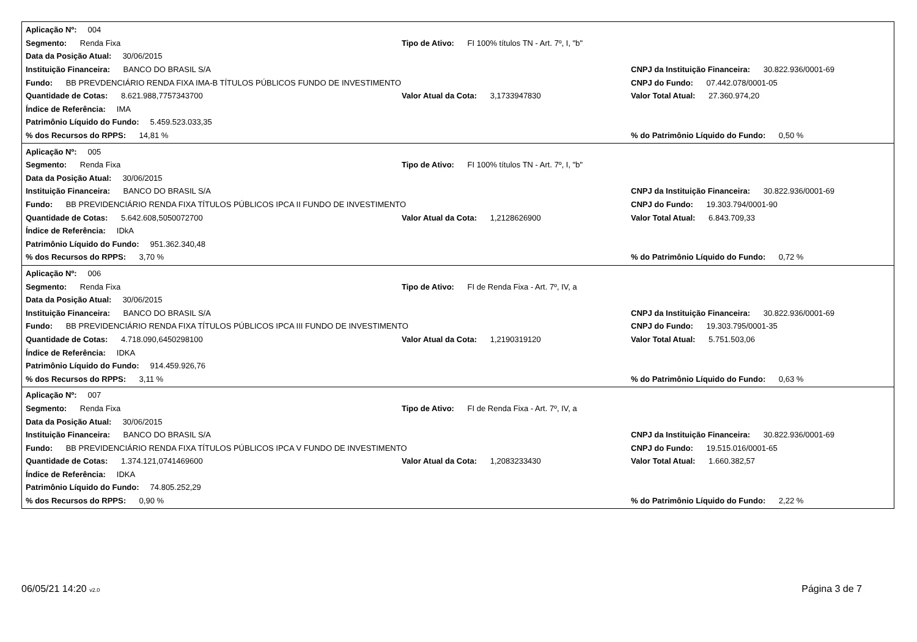Aplicação Nº: 004
Segmento: Renda Fixa Tipo de Ativo: FI 100% títulos TN - Art. 7º, I, "b"
Data da Posição Atual: 30/06/2015
Instituição Financeira: BANCO DO BRASIL S/A CNPJ da Instituição Financeira: 30.822.936/0001-69
Fundo: BB PREVDENCIÁRIO RENDA FIXA IMA-B TÍTULOS PÚBLICOS FUNDO DE INVESTIMENTO CNPJ do Fundo: 07.442.078/0001-05
Quantidade de Cotas: 8.621.988,7757343700 Valor Atual da Cota: 3,1733947830 Valor Total Atual: 27.360.974,20
Índice de Referência: IMA
Patrimônio Líquido do Fundo: 5.459.523.033,35
% dos Recursos do RPPS: 14,81 %% do Patrimônio Líquido do Fundo: 0,50 %
Aplicação Nº: 005
Segmento: Renda Fixa Tipo de Ativo: FI 100% títulos TN - Art. 7º, I, "b"
Data da Posição Atual: 30/06/2015
Instituição Financeira: BANCO DO BRASIL S/A CNPJ da Instituição Financeira: 30.822.936/0001-69
Fundo: BB PREVIDENCIÁRIO RENDA FIXA TÍTULOS PÚBLICOS IPCA II FUNDO DE INVESTIMENTO CNPJ do Fundo: 19.303.794/0001-90
Quantidade de Cotas: 5.642.608,5050072700 Valor Atual da Cota: 1,2128626900 Valor Total Atual: 6.843.709,33
Índice de Referência: IDkA
Patrimônio Líquido do Fundo: 951.362.340,48
% dos Recursos do RPPS: 3,70 %% do Patrimônio Líquido do Fundo: 0,72 %
Aplicação Nº: 006
Segmento: Renda Fixa Tipo de Ativo: FI de Renda Fixa - Art. 7º, IV, a
Data da Posição Atual: 30/06/2015
Instituição Financeira: BANCO DO BRASIL S/A CNPJ da Instituição Financeira: 30.822.936/0001-69
Fundo: BB PREVIDENCIÁRIO RENDA FIXA TÍTULOS PÚBLICOS IPCA III FUNDO DE INVESTIMENTO CNPJ do Fundo: 19.303.795/0001-35
Quantidade de Cotas: 4.718.090,6450298100 Valor Atual da Cota: 1,2190319120 Valor Total Atual: 5.751.503,06
Índice de Referência: IDKA
Patrimônio Líquido do Fundo: 914.459.926,76
% dos Recursos do RPPS: 3,11 %% do Patrimônio Líquido do Fundo: 0,63 %
Aplicação Nº: 007
Segmento: Renda Fixa Tipo de Ativo: FI de Renda Fixa - Art. 7º, IV, a
Data da Posição Atual: 30/06/2015
Instituição Financeira: BANCO DO BRASIL S/A CNPJ da Instituição Financeira: 30.822.936/0001-69
Fundo: BB PREVIDENCIÁRIO RENDA FIXA TÍTULOS PÚBLICOS IPCA V FUNDO DE INVESTIMENTO CNPJ do Fundo: 19.515.016/0001-65
Quantidade de Cotas: 1.374.121,0741469600 Valor Atual da Cota: 1,2083233430 Valor Total Atual: 1.660.382,57
Índice de Referência: IDKA
Patrimônio Líquido do Fundo: 74.805.252,29
% dos Recursos do RPPS: 0,90 %% do Patrimônio Líquido do Fundo: 2,22 %
06/05/21 14:20 v2.0 Página 3 de 7